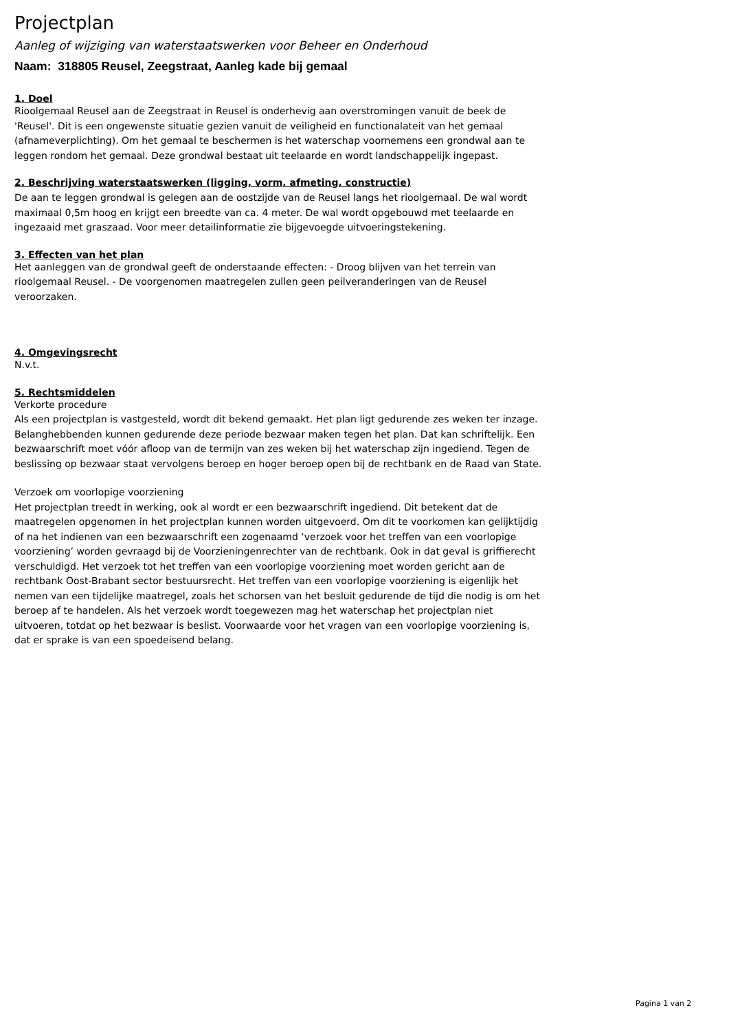Projectplan
Aanleg of wijziging van waterstaatswerken voor Beheer en Onderhoud
Naam: 318805 Reusel, Zeegstraat, Aanleg kade bij gemaal
1. Doel
Rioolgemaal Reusel aan de Zeegstraat in Reusel is onderhevig aan overstromingen vanuit de beek de 'Reusel'. Dit is een ongewenste situatie gezien vanuit de veiligheid en functionalateit van het gemaal (afnameverplichting). Om het gemaal te beschermen is het waterschap voornemens een grondwal aan te leggen rondom het gemaal. Deze grondwal bestaat uit teelaarde en wordt landschappelijk ingepast.
2. Beschrijving waterstaatswerken (ligging, vorm, afmeting, constructie)
De aan te leggen grondwal is gelegen aan de oostzijde van de Reusel langs het rioolgemaal. De wal wordt maximaal 0,5m hoog en krijgt een breedte van ca. 4 meter. De wal wordt opgebouwd met teelaarde en ingezaaid met graszaad. Voor meer detailinformatie zie bijgevoegde uitvoeringstekening.
3. Effecten van het plan
Het aanleggen van de grondwal geeft de onderstaande effecten: - Droog blijven van het terrein van rioolgemaal Reusel. - De voorgenomen maatregelen zullen geen peilveranderingen van de Reusel veroorzaken.
4. Omgevingsrecht
N.v.t.
5. Rechtsmiddelen
Verkorte procedure
Als een projectplan is vastgesteld, wordt dit bekend gemaakt. Het plan ligt gedurende zes weken ter inzage. Belanghebbenden kunnen gedurende deze periode bezwaar maken tegen het plan. Dat kan schriftelijk. Een bezwaarschrift moet vóór afloop van de termijn van zes weken bij het waterschap zijn ingediend. Tegen de beslissing op bezwaar staat vervolgens beroep en hoger beroep open bij de rechtbank en de Raad van State.
Verzoek om voorlopige voorziening
Het projectplan treedt in werking, ook al wordt er een bezwaarschrift ingediend. Dit betekent dat de maatregelen opgenomen in het projectplan kunnen worden uitgevoerd. Om dit te voorkomen kan gelijktijdig of na het indienen van een bezwaarschrift een zogenaamd ‘verzoek voor het treffen van een voorlopige voorziening’ worden gevraagd bij de Voorzieningenrechter van de rechtbank. Ook in dat geval is griffierecht verschuldigd. Het verzoek tot het treffen van een voorlopige voorziening moet worden gericht aan de rechtbank Oost-Brabant sector bestuursrecht. Het treffen van een voorlopige voorziening is eigenlijk het nemen van een tijdelijke maatregel, zoals het schorsen van het besluit gedurende de tijd die nodig is om het beroep af te handelen. Als het verzoek wordt toegewezen mag het waterschap het projectplan niet uitvoeren, totdat op het bezwaar is beslist. Voorwaarde voor het vragen van een voorlopige voorziening is, dat er sprake is van een spoedeisend belang.
Pagina 1 van 2